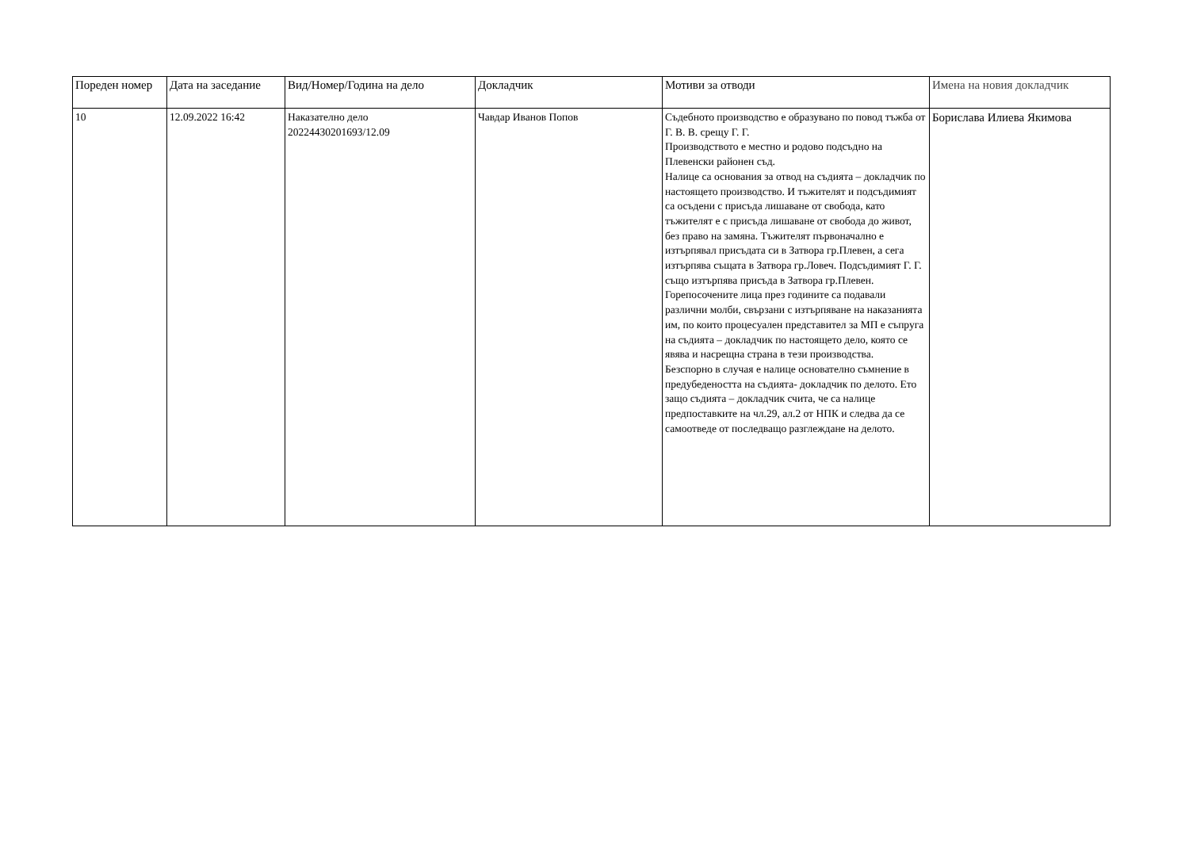| Пореден номер | Дата на заседание | Вид/Номер/Година на дело | Докладчик | Мотиви за отводи | Имена на новия докладчик |
| --- | --- | --- | --- | --- | --- |
| 10 | 12.09.2022 16:42 | Наказателно дело 20224430201693/12.09 | Чавдар Иванов Попов | Съдебното производство е образувано по повод тъжба от Г. В. В. срещу Г. Г. Производството е местно и родово подсъдно на Плевенски районен съд. Налице са основания за отвод на съдията – докладчик по настоящето производство. И тъжителят и подсъдимият са осъдени с присъда лишаване от свобода, като тъжителят е с присъда лишаване от свобода до живот, без право на замяна. Тъжителят първоначално е изтърпявал присъдата си в Затвора гр.Плевен, а сега изтърпява същата в Затвора гр.Ловеч. Подсъдимият Г. Г. също изтърпява присъда в Затвора гр.Плевен. Горепосочените лица през годините са подавали различни молби, свързани с изтърпяване на наказанията им, по които процесуален представител за МП е съпруга на съдията – докладчик по настоящето дело, която се явява и насрещна страна в тези производства. Безспорно в случая е налице основателно съмнение в предубедеността на съдията- докладчик по делото. Ето защо съдията – докладчик счита, че са налице предпоставките на чл.29, ал.2 от НПК и следва да се самоотведе от последващо разглеждане на делото. | Борислава Илиева Якимова |